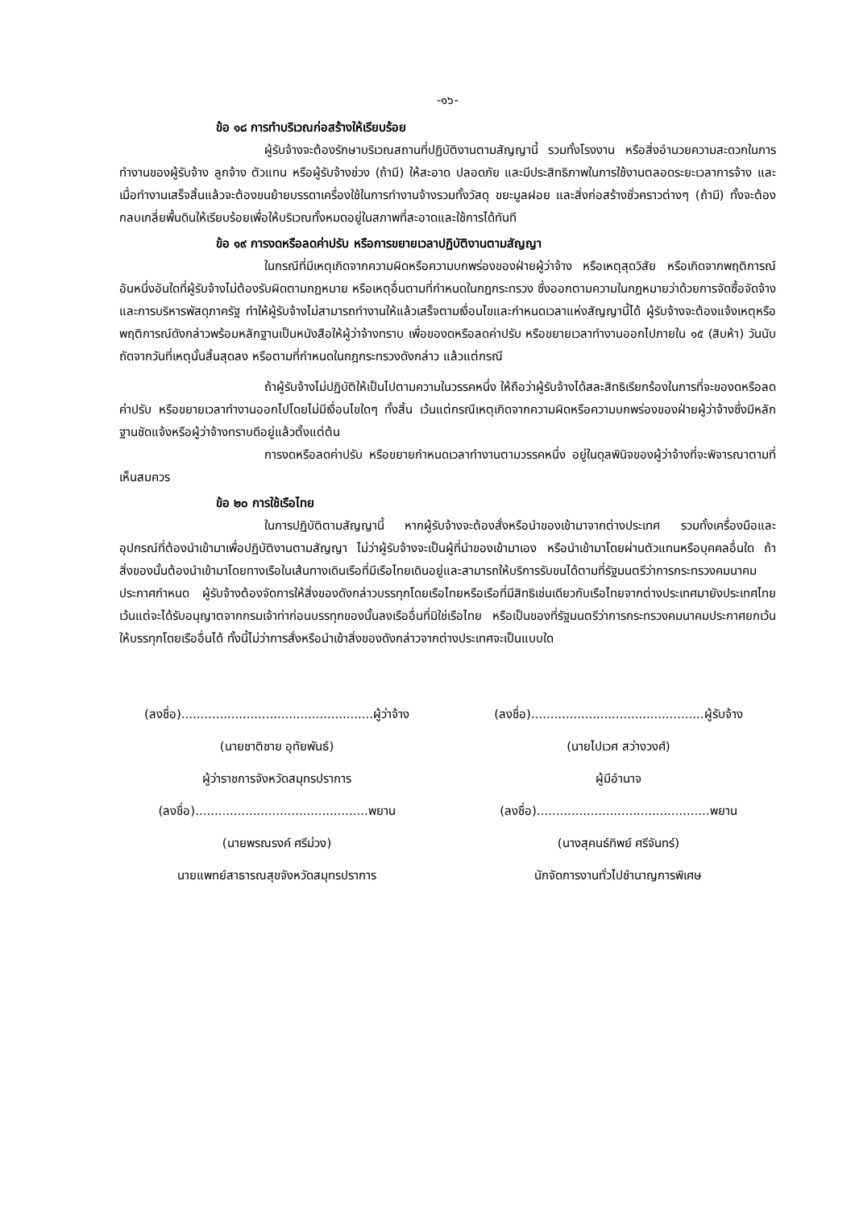-๑๖-
ข้อ ๑๘ การทำบริเวณก่อสร้างให้เรียบร้อย
ผู้รับจ้างจะต้องรักษาบริเวณสถานที่ปฏิบัติงานตามสัญญานี้ รวมทั้งโรงงาน หรือสิ่งอำนวยความสะดวกในการทำงานของผู้รับจ้าง ลูกจ้าง ตัวแทน หรือผู้รับจ้างช่วง (ถ้ามี) ให้สะอาด ปลอดภัย และมีประสิทธิภาพในการใช้งานตลอดระยะเวลาการจ้าง และเมื่อทำงานเสร็จสิ้นแล้วจะต้องขนย้ายบรรดาเครื่องใช้ในการทำงานจ้างรวมทั้งวัสดุ ขยะมูลฝอย และสิ่งก่อสร้างชั่วคราวต่างๆ (ถ้ามี) ทั้งจะต้องกลบเกลี่ยพื้นดินให้เรียบร้อยเพื่อให้บริเวณทั้งหมดอยู่ในสภาพที่สะอาดและใช้การได้ทันที
ข้อ ๑๙ การงดหรือลดค่าปรับ หรือการขยายเวลาปฏิบัติงานตามสัญญา
ในกรณีที่มีเหตุเกิดจากความผิดหรือความบกพร่องของฝ่ายผู้ว่าจ้าง หรือเหตุสุดวิสัย หรือเกิดจากพฤติการณ์อันหนึ่งอันใดที่ผู้รับจ้างไม่ต้องรับผิดตามกฎหมาย หรือเหตุอื่นตามที่กำหนดในกฎกระทรวง ซึ่งออกตามความในกฎหมายว่าด้วยการจัดซื้อจัดจ้างและการบริหารพัสดุภาครัฐ ทำให้ผู้รับจ้างไม่สามารถทำงานให้แล้วเสร็จตามเงื่อนไขและกำหนดเวลาแห่งสัญญานี้ได้ ผู้รับจ้างจะต้องแจ้งเหตุหรือพฤติการณ์ดังกล่าวพร้อมหลักฐานเป็นหนังสือให้ผู้ว่าจ้างทราบ เพื่อของดหรือลดค่าปรับ หรือขยายเวลาทำงานออกไปภายใน ๑๕ (สิบห้า) วันนับถัดจากวันที่เหตุนั้นสิ้นสุดลง หรือตามที่กำหนดในกฎกระทรวงดังกล่าว แล้วแต่กรณี
ถ้าผู้รับจ้างไม่ปฏิบัติให้เป็นไปตามความในวรรคหนึ่ง ให้ถือว่าผู้รับจ้างได้สละสิทธิเรียกร้องในการที่จะของดหรือลดค่าปรับ หรือขยายเวลาทำงานออกไปโดยไม่มีเงื่อนไขใดๆ ทั้งสิ้น เว้นแต่กรณีเหตุเกิดจากความผิดหรือความบกพร่องของฝ่ายผู้ว่าจ้างซึ่งมีหลักฐานชัดแจ้งหรือผู้ว่าจ้างทราบดีอยู่แล้วตั้งแต่ต้น
การงดหรือลดค่าปรับ หรือขยายกำหนดเวลาทำงานตามวรรคหนึ่ง อยู่ในดุลพินิจของผู้ว่าจ้างที่จะพิจารณาตามที่เห็นสมควร
ข้อ ๒๐ การใช้เรือไทย
ในการปฏิบัติตามสัญญานี้ หากผู้รับจ้างจะต้องสั่งหรือนำของเข้ามาจากต่างประเทศ รวมทั้งเครื่องมือและอุปกรณ์ที่ต้องนำเข้ามาเพื่อปฏิบัติงานตามสัญญา ไม่ว่าผู้รับจ้างจะเป็นผู้ที่นำของเข้ามาเอง หรือนำเข้ามาโดยผ่านตัวแทนหรือบุคคลอื่นใด ถ้าสิ่งของนั้นต้องนำเข้ามาโดยทางเรือในเส้นทางเดินเรือที่มีเรือไทยเดินอยู่และสามารถให้บริการรับขนได้ตามที่รัฐมนตรีว่าการกระทรวงคมนาคมประกาศกำหนด ผู้รับจ้างต้องจัดการให้สิ่งของดังกล่าวบรรทุกโดยเรือไทยหรือเรือที่มีสิทธิเช่นเดียวกับเรือไทยจากต่างประเทศมายังประเทศไทย เว้นแต่จะได้รับอนุญาตจากกรมเจ้าท่าก่อนบรรทุกของนั้นลงเรืออื่นที่มิใช่เรือไทย หรือเป็นของที่รัฐมนตรีว่าการกระทรวงคมนาคมประกาศยกเว้นให้บรรทุกโดยเรืออื่นได้ ทั้งนี้ไม่ว่าการสั่งหรือนำเข้าสิ่งของดังกล่าวจากต่างประเทศจะเป็นแบบใด
(ลงชื่อ)..................................................ผู้ว่าจ้าง
(นายชาติชาย อุทัยพันธ์)
ผู้ว่าราชการจังหวัดสมุทรปราการ
(ลงชื่อ).............................................พยาน
(นายพรณรงค์ ศรีม่วง)
นายแพทย์สาธารณสุขจังหวัดสมุทรปราการ
(ลงชื่อ).............................................ผู้รับจ้าง
(นายไปเวศ สว่างวงศ์)
ผู้มีอำนาจ
(ลงชื่อ).............................................พยาน
(นางสุคนธ์ทิพย์ ศรีจันทร์)
นักจัดการงานทั่วไปชำนาญการพิเศษ